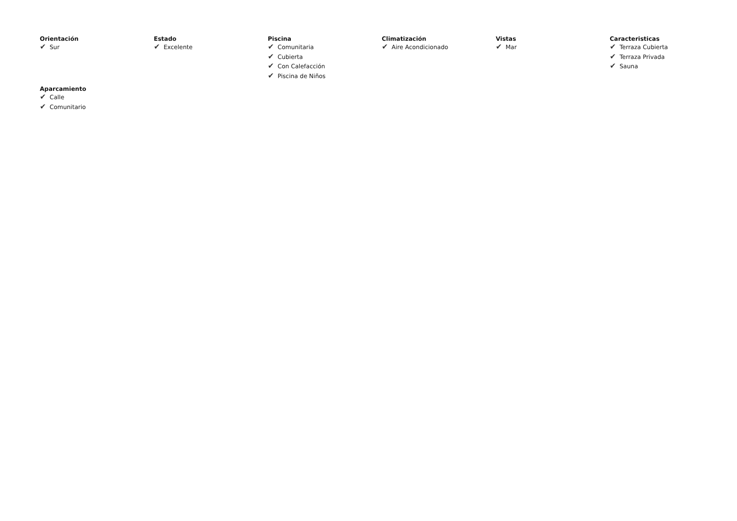Orientación
✔ Sur
Estado
✔ Excelente
Piscina
✔ Comunitaria
✔ Cubierta
✔ Con Calefacción
✔ Piscina de Niños
Climatización
✔ Aire Acondicionado
Vistas
✔ Mar
Caracteristicas
✔ Terraza Cubierta
✔ Terraza Privada
✔ Sauna
Aparcamiento
✔ Calle
✔ Comunitario